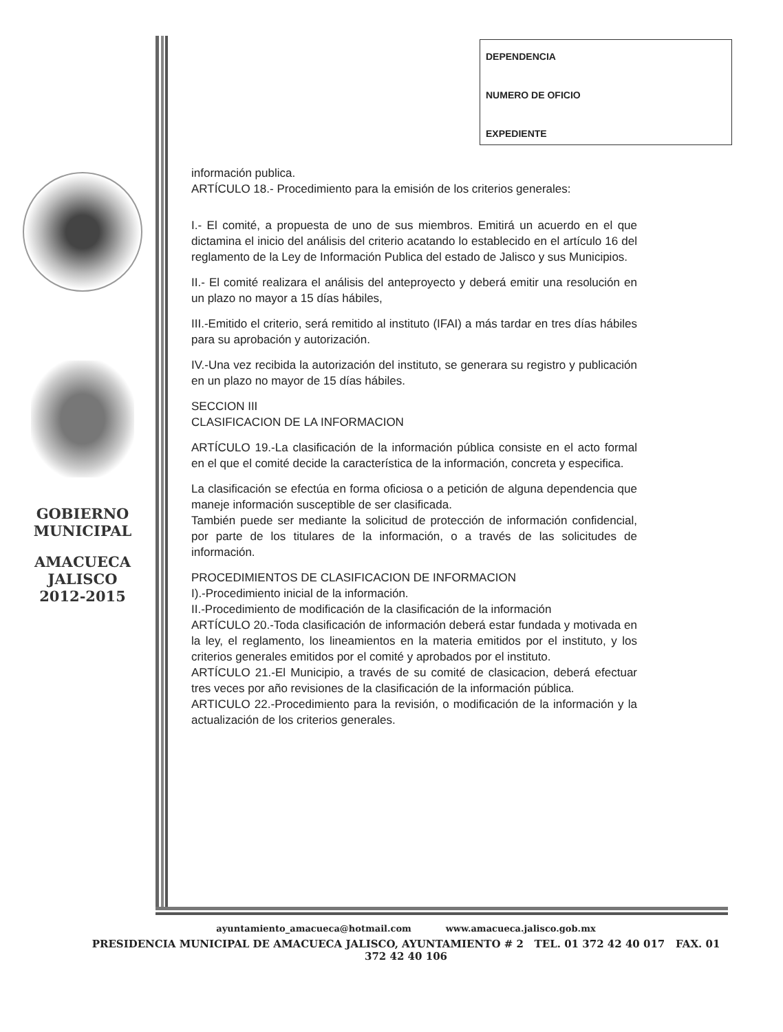DEPENDENCIA
NUMERO DE OFICIO
EXPEDIENTE
GOBIERNO
MUNICIPAL
AMACUECA
JALISCO
2012-2015
información publica.
ARTÍCULO 18.- Procedimiento para la emisión de los criterios generales:
I.- El comité, a propuesta de uno de sus miembros. Emitirá un acuerdo en el que dictamina el inicio del análisis del criterio acatando lo establecido en el artículo 16 del reglamento de la Ley de Información Publica del estado de Jalisco y sus Municipios.
II.- El comité realizara el análisis del anteproyecto y deberá emitir una resolución en un plazo no mayor a 15 días hábiles,
III.-Emitido el criterio, será remitido al instituto (IFAI) a más tardar en tres días hábiles para su aprobación y autorización.
IV.-Una vez recibida la autorización del instituto, se generara su registro y publicación en un plazo no mayor de 15 días hábiles.
SECCION III
CLASIFICACION DE LA INFORMACION
ARTÍCULO 19.-La clasificación de la información pública consiste en el acto formal en el que el comité decide la característica de la información, concreta y especifica.
La clasificación se efectúa en forma oficiosa o a petición de alguna dependencia que maneje información susceptible de ser clasificada.
También puede ser mediante la solicitud de protección de información confidencial, por parte de los titulares de la información, o a través de las solicitudes de información.
PROCEDIMIENTOS DE CLASIFICACION DE INFORMACION
I).-Procedimiento inicial de la información.
II.-Procedimiento de modificación de la clasificación de la información
ARTÍCULO 20.-Toda clasificación de información deberá estar fundada y motivada en la ley, el reglamento, los lineamientos en la materia emitidos por el instituto, y los criterios generales emitidos por el comité y aprobados por el instituto.
ARTÍCULO 21.-El Municipio, a través de su comité de clasicacion, deberá efectuar tres veces por año revisiones de la clasificación de la información pública.
ARTICULO 22.-Procedimiento para la revisión, o modificación de la información y la actualización de los criterios generales.
ayuntamiento_amacueca@hotmail.com www.amacueca.jalisco.gob.mx
PRESIDENCIA MUNICIPAL DE AMACUECA JALISCO, AYUNTAMIENTO # 2 TEL. 01 372 42 40 017 FAX. 01 372 42 40 106